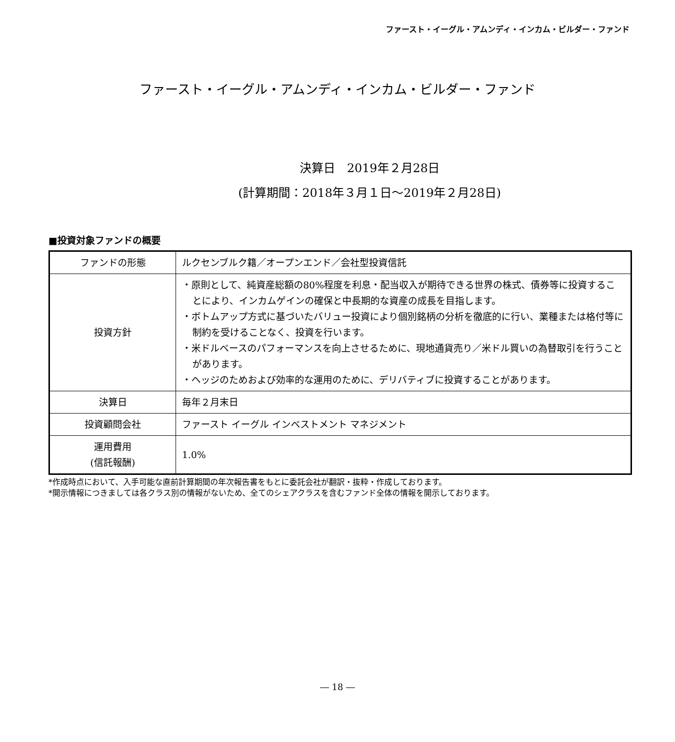ファースト・イーグル・アムンディ・インカム・ビルダー・ファンド
ファースト・イーグル・アムンディ・インカム・ビルダー・ファンド
決算日　2019年２月28日
(計算期間：2018年３月１日～2019年２月28日)
■投資対象ファンドの概要
| ファンドの形態 | ルクセンブルク籍／オープンエンド／会社型投資信託 |
| 投資方針 | ・原則として、純資産総額の80%程度を利息・配当収入が期待できる世界の株式、債券等に投資することにより、インカムゲインの確保と中長期的な資産の成長を目指します。 ・ボトムアップ方式に基づいたバリュー投資により個別銘柄の分析を徹底的に行い、業種または格付等に制約を受けることなく、投資を行います。 ・米ドルベースのパフォーマンスを向上させるために、現地通貨売り／米ドル買いの為替取引を行うことがあります。 ・ヘッジのためおよび効率的な運用のために、デリバティブに投資することがあります。 |
| 決算日 | 毎年２月末日 |
| 投資顧問会社 | ファースト イーグル インベストメント マネジメント |
| 運用費用 (信託報酬) | 1.0% |
*作成時点において、入手可能な直前計算期間の年次報告書をもとに委託会社が翻訳・抜粋・作成しております。
*開示情報につきましては各クラス別の情報がないため、全てのシェアクラスを含むファンド全体の情報を開示しております。
― 18 ―